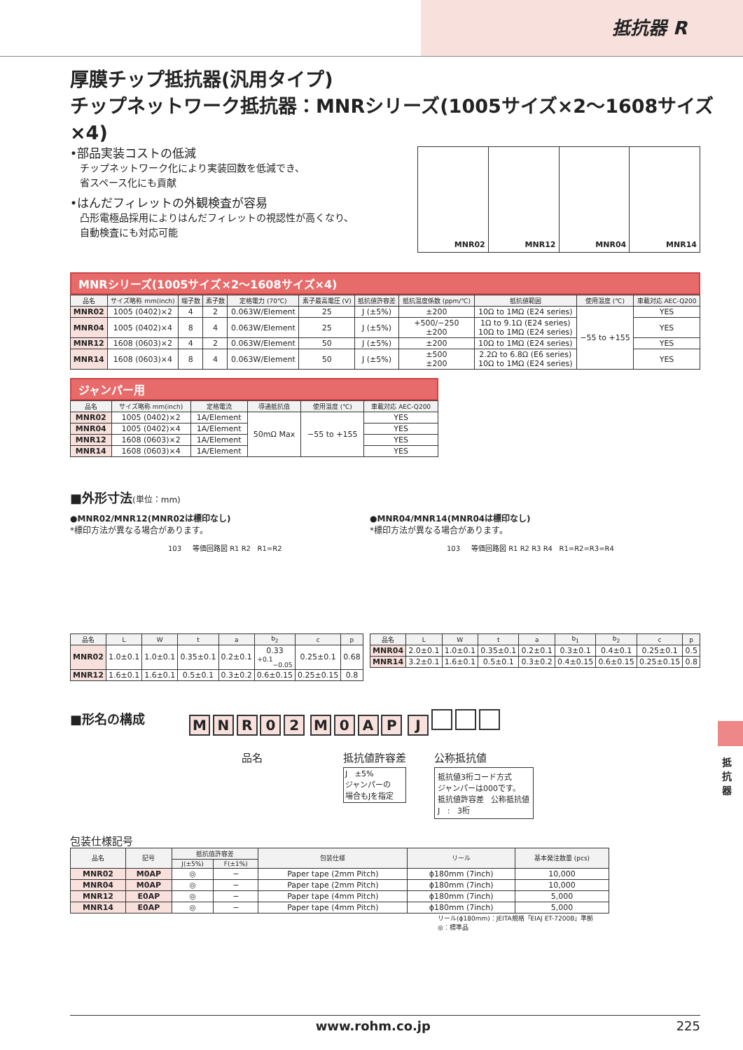抵抗器 R
厚膜チップ抵抗器(汎用タイプ)
チップネットワーク抵抗器：MNRシリーズ(1005サイズ×2～1608サイズ×4)
•部品実装コストの低減
チップネットワーク化により実装回数を低減でき、
省スペース化にも貢献
•はんだフィレットの外観検査が容易
凸形電極品採用によりはんだフィレットの視認性が高くなり、
自動検査にも対応可能
MNR02 MNR12 MNR04 MNR14
MNRシリーズ(1005サイズ×2～1608サイズ×4)
| 品名 | サイズ略称 mm(inch) | 端子数 | 素子数 | 定格電力 (70℃) | 素子最高電圧 (V) | 抵抗値許容差 | 抵抗温度係数 (ppm/℃) | 抵抗値範囲 | 使用温度 (℃) | 車載対応 AEC-Q200 |
| --- | --- | --- | --- | --- | --- | --- | --- | --- | --- | --- |
| MNR02 | 1005 (0402)×2 | 4 | 2 | 0.063W/Element | 25 | J (±5%) | ±200 | 10Ω to 1MΩ (E24 series) | −55 to +155 | YES |
| MNR04 | 1005 (0402)×4 | 8 | 4 | 0.063W/Element | 25 | J (±5%) | +500/−250 ±200 | 1Ω to 9.1Ω (E24 series) 10Ω to 1MΩ (E24 series) | | YES |
| MNR12 | 1608 (0603)×2 | 4 | 2 | 0.063W/Element | 50 | J (±5%) | ±200 | 10Ω to 1MΩ (E24 series) | | YES |
| MNR14 | 1608 (0603)×4 | 8 | 4 | 0.063W/Element | 50 | J (±5%) | ±500 ±200 | 2.2Ω to 6.8Ω (E6 series) 10Ω to 1MΩ (E24 series) | | YES |
ジャンパー用
| 品名 | サイズ略称 mm(inch) | 定格電流 | 導通抵抗值 | 使用温度 (℃) | 車載対応 AEC-Q200 |
| --- | --- | --- | --- | --- | --- |
| MNR02 | 1005 (0402)×2 | 1A/Element | 50mΩ Max | −55 to +155 | YES |
| MNR04 | 1005 (0402)×4 | 1A/Element | | | YES |
| MNR12 | 1608 (0603)×2 | 1A/Element | | | YES |
| MNR14 | 1608 (0603)×4 | 1A/Element | | | YES |
■外形寸法(単位：mm)
●MNR02/MNR12(MNR02は標印なし)
*標印方法が異なる場合があります。
103 等価回路図 R1 R2 R1=R2
| 品名 | L | W | t | a | b<sub>2</sub> | c | p |
| --- | --- | --- | --- | --- | --- | --- | --- |
| MNR02 | 1.0±0.1 | 1.0±0.1 | 0.35±0.1 | 0.2±0.1 | 0.33 <sup>+0.1</sup><sub>−0.05</sub> | 0.25±0.1 | 0.68 |
| MNR12 | 1.6±0.1 | 1.6±0.1 | 0.5±0.1 | 0.3±0.2 | 0.6±0.15 | 0.25±0.15 | 0.8 |
●MNR04/MNR14(MNR04は標印なし)
*標印方法が異なる場合があります。
103 等価回路図 R1 R2 R3 R4 R1=R2=R3=R4
| 品名 | L | W | t | a | b<sub>1</sub> | b<sub>2</sub> | c | p |
| --- | --- | --- | --- | --- | --- | --- | --- | --- |
| MNR04 | 2.0±0.1 | 1.0±0.1 | 0.35±0.1 | 0.2±0.1 | 0.3±0.1 | 0.4±0.1 | 0.25±0.1 | 0.5 |
| MNR14 | 3.2±0.1 | 1.6±0.1 | 0.5±0.1 | 0.3±0.2 | 0.4±0.15 | 0.6±0.15 | 0.25±0.15 | 0.8 |
■形名の構成
M N R 0 2 M 0 A P J
品名 抵抗値許容差
J ±5%
ジャンパーの
場合もJを指定
公称抵抗値
抵抗値3桁コード方式
ジャンパーは000です。
抵抗値許容差 公称抵抗値
J : 3桁
包装仕様記号
| 品名 | 記号 | 抵抗值許容差 | | 包装仕様 | リール | 基本発注数量 (pcs) |
| --- | --- | --- | --- | --- | --- | --- |
| | | J(±5%) | F(±1%) | | | |
| MNR02 | M0AP | ◎ | − | Paper tape (2mm Pitch) | ϕ180mm (7inch) | 10,000 |
| MNR04 | M0AP | ◎ | − | Paper tape (2mm Pitch) | ϕ180mm (7inch) | 10,000 |
| MNR12 | E0AP | ◎ | − | Paper tape (4mm Pitch) | ϕ180mm (7inch) | 5,000 |
| MNR14 | E0AP | ◎ | − | Paper tape (4mm Pitch) | ϕ180mm (7inch) | 5,000 |
リール(ϕ180mm)：JEITA規格「EIAJ ET-7200B」準拠
◎：標準品
抵抗器
www.rohm.co.jp 225